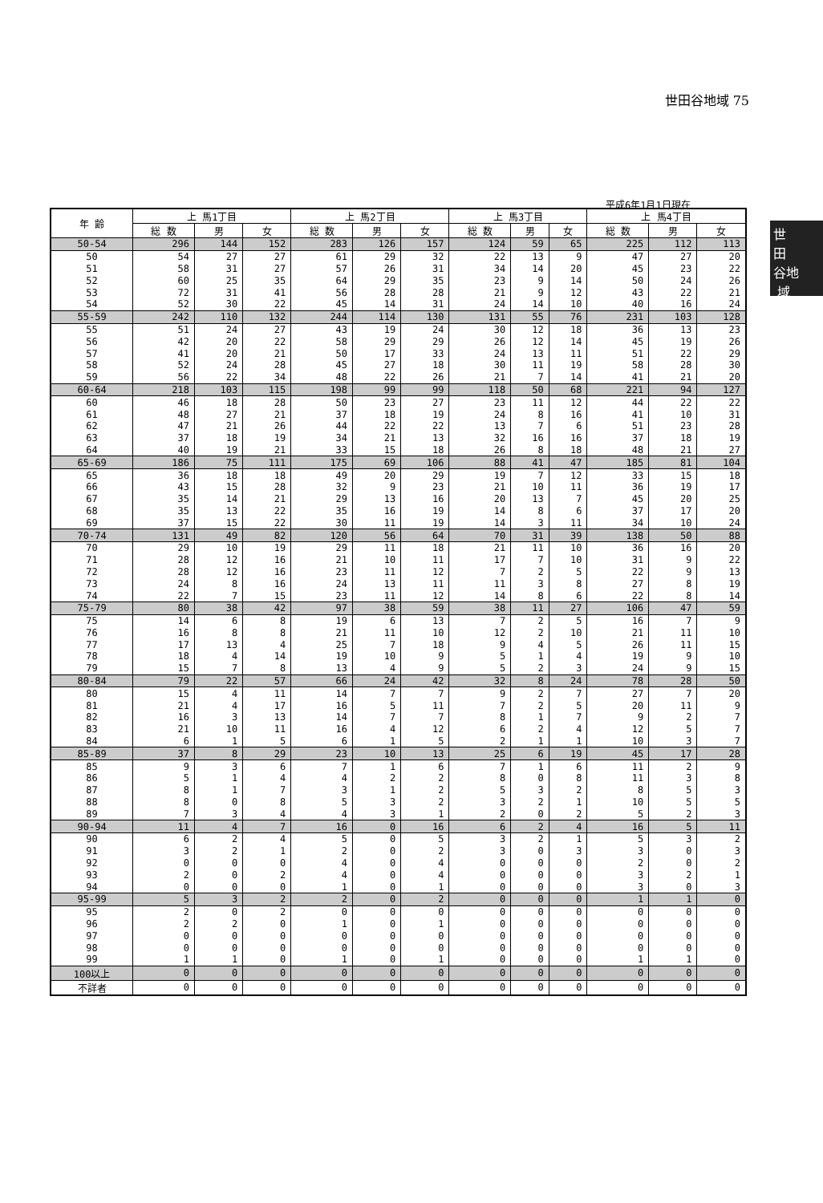世田谷地域 75
世
田
谷地
域
平成6年1月1日現在
| 年 齢 | 上 馬1丁目 | | | 上 馬2丁目 | | | 上 馬3丁目 | | | 上 馬4丁目 | | |
| --- | --- | --- | --- | --- | --- | --- | --- | --- | --- | --- | --- | --- |
| | 総 数 | 男 | 女 | 総 数 | 男 | 女 | 総 数 | 男 | 女 | 総 数 | 男 | 女 |
| 50-54 | 296 | 144 | 152 | 283 | 126 | 157 | 124 | 59 | 65 | 225 | 112 | 113 |
| 50 | 54 | 27 | 27 | 61 | 29 | 32 | 22 | 13 | 9 | 47 | 27 | 20 |
| 51 | 58 | 31 | 27 | 57 | 26 | 31 | 34 | 14 | 20 | 45 | 23 | 22 |
| 52 | 60 | 25 | 35 | 64 | 29 | 35 | 23 | 9 | 14 | 50 | 24 | 26 |
| 53 | 72 | 31 | 41 | 56 | 28 | 28 | 21 | 9 | 12 | 43 | 22 | 21 |
| 54 | 52 | 30 | 22 | 45 | 14 | 31 | 24 | 14 | 10 | 40 | 16 | 24 |
| 55-59 | 242 | 110 | 132 | 244 | 114 | 130 | 131 | 55 | 76 | 231 | 103 | 128 |
| 55 | 51 | 24 | 27 | 43 | 19 | 24 | 30 | 12 | 18 | 36 | 13 | 23 |
| 56 | 42 | 20 | 22 | 58 | 29 | 29 | 26 | 12 | 14 | 45 | 19 | 26 |
| 57 | 41 | 20 | 21 | 50 | 17 | 33 | 24 | 13 | 11 | 51 | 22 | 29 |
| 58 | 52 | 24 | 28 | 45 | 27 | 18 | 30 | 11 | 19 | 58 | 28 | 30 |
| 59 | 56 | 22 | 34 | 48 | 22 | 26 | 21 | 7 | 14 | 41 | 21 | 20 |
| 60-64 | 218 | 103 | 115 | 198 | 99 | 99 | 118 | 50 | 68 | 221 | 94 | 127 |
| 60 | 46 | 18 | 28 | 50 | 23 | 27 | 23 | 11 | 12 | 44 | 22 | 22 |
| 61 | 48 | 27 | 21 | 37 | 18 | 19 | 24 | 8 | 16 | 41 | 10 | 31 |
| 62 | 47 | 21 | 26 | 44 | 22 | 22 | 13 | 7 | 6 | 51 | 23 | 28 |
| 63 | 37 | 18 | 19 | 34 | 21 | 13 | 32 | 16 | 16 | 37 | 18 | 19 |
| 64 | 40 | 19 | 21 | 33 | 15 | 18 | 26 | 8 | 18 | 48 | 21 | 27 |
| 65-69 | 186 | 75 | 111 | 175 | 69 | 106 | 88 | 41 | 47 | 185 | 81 | 104 |
| 65 | 36 | 18 | 18 | 49 | 20 | 29 | 19 | 7 | 12 | 33 | 15 | 18 |
| 66 | 43 | 15 | 28 | 32 | 9 | 23 | 21 | 10 | 11 | 36 | 19 | 17 |
| 67 | 35 | 14 | 21 | 29 | 13 | 16 | 20 | 13 | 7 | 45 | 20 | 25 |
| 68 | 35 | 13 | 22 | 35 | 16 | 19 | 14 | 8 | 6 | 37 | 17 | 20 |
| 69 | 37 | 15 | 22 | 30 | 11 | 19 | 14 | 3 | 11 | 34 | 10 | 24 |
| 70-74 | 131 | 49 | 82 | 120 | 56 | 64 | 70 | 31 | 39 | 138 | 50 | 88 |
| 70 | 29 | 10 | 19 | 29 | 11 | 18 | 21 | 11 | 10 | 36 | 16 | 20 |
| 71 | 28 | 12 | 16 | 21 | 10 | 11 | 17 | 7 | 10 | 31 | 9 | 22 |
| 72 | 28 | 12 | 16 | 23 | 11 | 12 | 7 | 2 | 5 | 22 | 9 | 13 |
| 73 | 24 | 8 | 16 | 24 | 13 | 11 | 11 | 3 | 8 | 27 | 8 | 19 |
| 74 | 22 | 7 | 15 | 23 | 11 | 12 | 14 | 8 | 6 | 22 | 8 | 14 |
| 75-79 | 80 | 38 | 42 | 97 | 38 | 59 | 38 | 11 | 27 | 106 | 47 | 59 |
| 75 | 14 | 6 | 8 | 19 | 6 | 13 | 7 | 2 | 5 | 16 | 7 | 9 |
| 76 | 16 | 8 | 8 | 21 | 11 | 10 | 12 | 2 | 10 | 21 | 11 | 10 |
| 77 | 17 | 13 | 4 | 25 | 7 | 18 | 9 | 4 | 5 | 26 | 11 | 15 |
| 78 | 18 | 4 | 14 | 19 | 10 | 9 | 5 | 1 | 4 | 19 | 9 | 10 |
| 79 | 15 | 7 | 8 | 13 | 4 | 9 | 5 | 2 | 3 | 24 | 9 | 15 |
| 80-84 | 79 | 22 | 57 | 66 | 24 | 42 | 32 | 8 | 24 | 78 | 28 | 50 |
| 80 | 15 | 4 | 11 | 14 | 7 | 7 | 9 | 2 | 7 | 27 | 7 | 20 |
| 81 | 21 | 4 | 17 | 16 | 5 | 11 | 7 | 2 | 5 | 20 | 11 | 9 |
| 82 | 16 | 3 | 13 | 14 | 7 | 7 | 8 | 1 | 7 | 9 | 2 | 7 |
| 83 | 21 | 10 | 11 | 16 | 4 | 12 | 6 | 2 | 4 | 12 | 5 | 7 |
| 84 | 6 | 1 | 5 | 6 | 1 | 5 | 2 | 1 | 1 | 10 | 3 | 7 |
| 85-89 | 37 | 8 | 29 | 23 | 10 | 13 | 25 | 6 | 19 | 45 | 17 | 28 |
| 85 | 9 | 3 | 6 | 7 | 1 | 6 | 7 | 1 | 6 | 11 | 2 | 9 |
| 86 | 5 | 1 | 4 | 4 | 2 | 2 | 8 | 0 | 8 | 11 | 3 | 8 |
| 87 | 8 | 1 | 7 | 3 | 1 | 2 | 5 | 3 | 2 | 8 | 5 | 3 |
| 88 | 8 | 0 | 8 | 5 | 3 | 2 | 3 | 2 | 1 | 10 | 5 | 5 |
| 89 | 7 | 3 | 4 | 4 | 3 | 1 | 2 | 0 | 2 | 5 | 2 | 3 |
| 90-94 | 11 | 4 | 7 | 16 | 0 | 16 | 6 | 2 | 4 | 16 | 5 | 11 |
| 90 | 6 | 2 | 4 | 5 | 0 | 5 | 3 | 2 | 1 | 5 | 3 | 2 |
| 91 | 3 | 2 | 1 | 2 | 0 | 2 | 3 | 0 | 3 | 3 | 0 | 3 |
| 92 | 0 | 0 | 0 | 4 | 0 | 4 | 0 | 0 | 0 | 2 | 0 | 2 |
| 93 | 2 | 0 | 2 | 4 | 0 | 4 | 0 | 0 | 0 | 3 | 2 | 1 |
| 94 | 0 | 0 | 0 | 1 | 0 | 1 | 0 | 0 | 0 | 3 | 0 | 3 |
| 95-99 | 5 | 3 | 2 | 2 | 0 | 2 | 0 | 0 | 0 | 1 | 1 | 0 |
| 95 | 2 | 0 | 2 | 0 | 0 | 0 | 0 | 0 | 0 | 0 | 0 | 0 |
| 96 | 2 | 2 | 0 | 1 | 0 | 1 | 0 | 0 | 0 | 0 | 0 | 0 |
| 97 | 0 | 0 | 0 | 0 | 0 | 0 | 0 | 0 | 0 | 0 | 0 | 0 |
| 98 | 0 | 0 | 0 | 0 | 0 | 0 | 0 | 0 | 0 | 0 | 0 | 0 |
| 99 | 1 | 1 | 0 | 1 | 0 | 1 | 0 | 0 | 0 | 1 | 1 | 0 |
| 100以上 | 0 | 0 | 0 | 0 | 0 | 0 | 0 | 0 | 0 | 0 | 0 | 0 |
| 不詳者 | 0 | 0 | 0 | 0 | 0 | 0 | 0 | 0 | 0 | 0 | 0 | 0 |